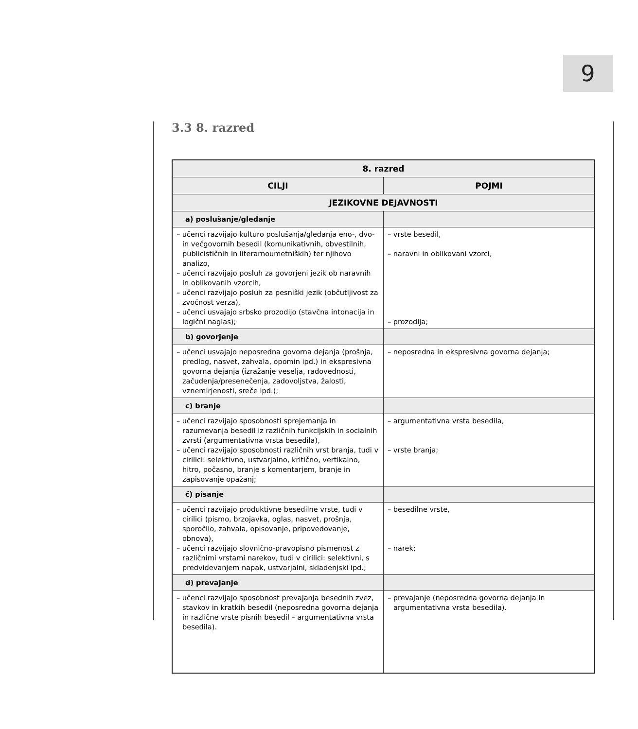9
3.3 8. razred
| 8. razred | |
| --- | --- |
| CILJI | POJMI |
| JEZIKOVNE DEJAVNOSTI | |
| a) poslušanje/gledanje | |
| – učenci razvijajo kulturo poslušanja/gledanja eno-, dvo- in večgovornih besedil (komunikativnih, obvestilnih, publicističnih in literarnoumetniških) ter njihovo analizo, – učenci razvijajo posluh za govorjeni jezik ob naravnih in oblikovanih vzorcih, – učenci razvijajo posluh za pesniški jezik (občutljivost za zvočnost verza), – učenci usvajajo srbsko prozodijo (stavčna intonacija in logični naglas); | – vrste besedil, – naravni in oblikovani vzorci, – prozodija; |
| b) govorjenje | |
| – učenci usvajajo neposredna govorna dejanja (prošnja, predlog, nasvet, zahvala, opomin ipd.) in ekspresivna govorna dejanja (izražanje veselja, radovednosti, začudenja/presenečenja, zadovoljstva, žalosti, vznemirjenosti, sreče ipd.); | – neposredna in ekspresivna govorna dejanja; |
| c) branje | |
| – učenci razvijajo sposobnosti sprejemanja in razumevanja besedil iz različnih funkcijskih in socialnih zvrsti (argumentativna vrsta besedila), – učenci razvijajo sposobnosti različnih vrst branja, tudi v cirilici: selektivno, ustvarjalno, kritično, vertikalno, hitro, počasno, branje s komentarjem, branje in zapisovanje opažanj; | – argumentativna vrsta besedila, – vrste branja; |
| č) pisanje | |
| – učenci razvijajo produktivne besedilne vrste, tudi v cirilici (pismo, brzojavka, oglas, nasvet, prošnja, sporočilo, zahvala, opisovanje, pripovedovanje, obnova), – učenci razvijajo slovnično-pravopisno pismenost z različnimi vrstami narekov, tudi v cirilici: selektivni, s predvidevanjem napak, ustvarjalni, skladenjski ipd.; | – besedilne vrste, – narek; |
| d) prevajanje | |
| – učenci razvijajo sposobnost prevajanja besednih zvez, stavkov in kratkih besedil (neposredna govorna dejanja in različne vrste pisnih besedil – argumentativna vrsta besedila). | – prevajanje (neposredna govorna dejanja in argumentativna vrsta besedila). |